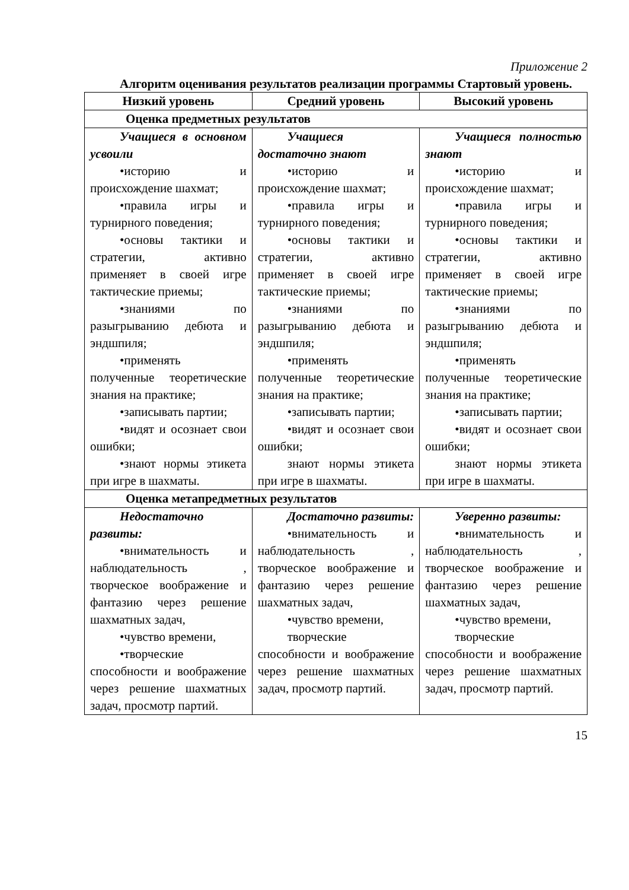Приложение 2
Алгоритм оценивания результатов реализации программы Стартовый уровень.
| Низкий уровень | Средний уровень | Высокий уровень |
| --- | --- | --- |
| Оценка предметных результатов | | |
| Учащиеся в основном усвоили •историю и происхождение шахмат; •правила игры и турнирного поведения; •основы тактики и стратегии, активно применяет в своей игре тактические приемы; •знаниями по разыгрыванию дебюта и эндшпиля; •применять полученные теоретические знания на практике; •записывать партии; •видят и осознает свои ошибки; •знают нормы этикета при игре в шахматы. | Учащиеся достаточно знают •историю и происхождение шахмат; •правила игры и турнирного поведения; •основы тактики и стратегии, активно применяет в своей игре тактические приемы; •знаниями по разыгрыванию дебюта и эндшпиля; •применять полученные теоретические знания на практике; •записывать партии; •видят и осознает свои ошибки; знают нормы этикета при игре в шахматы. | Учащиеся полностью знают •историю и происхождение шахмат; •правила игры и турнирного поведения; •основы тактики и стратегии, активно применяет в своей игре тактические приемы; •знаниями по разыгрыванию дебюта и эндшпиля; •применять полученные теоретические знания на практике; •записывать партии; •видят и осознает свои ошибки; знают нормы этикета при игре в шахматы. |
| Оценка метапредметных результатов | | |
| Недостаточно развиты: •внимательность и наблюдательность , творческое воображение и фантазию через решение шахматных задач, •чувство времени, •творческие способности и воображение через решение шахматных задач, просмотр партий. | Достаточно развиты: •внимательность и наблюдательность , творческое воображение и фантазию через решение шахматных задач, •чувство времени, творческие способности и воображение через решение шахматных задач, просмотр партий. | Уверенно развиты: •внимательность и наблюдательность , творческое воображение и фантазию через решение шахматных задач, •чувство времени, творческие способности и воображение через решение шахматных задач, просмотр партий. |
15